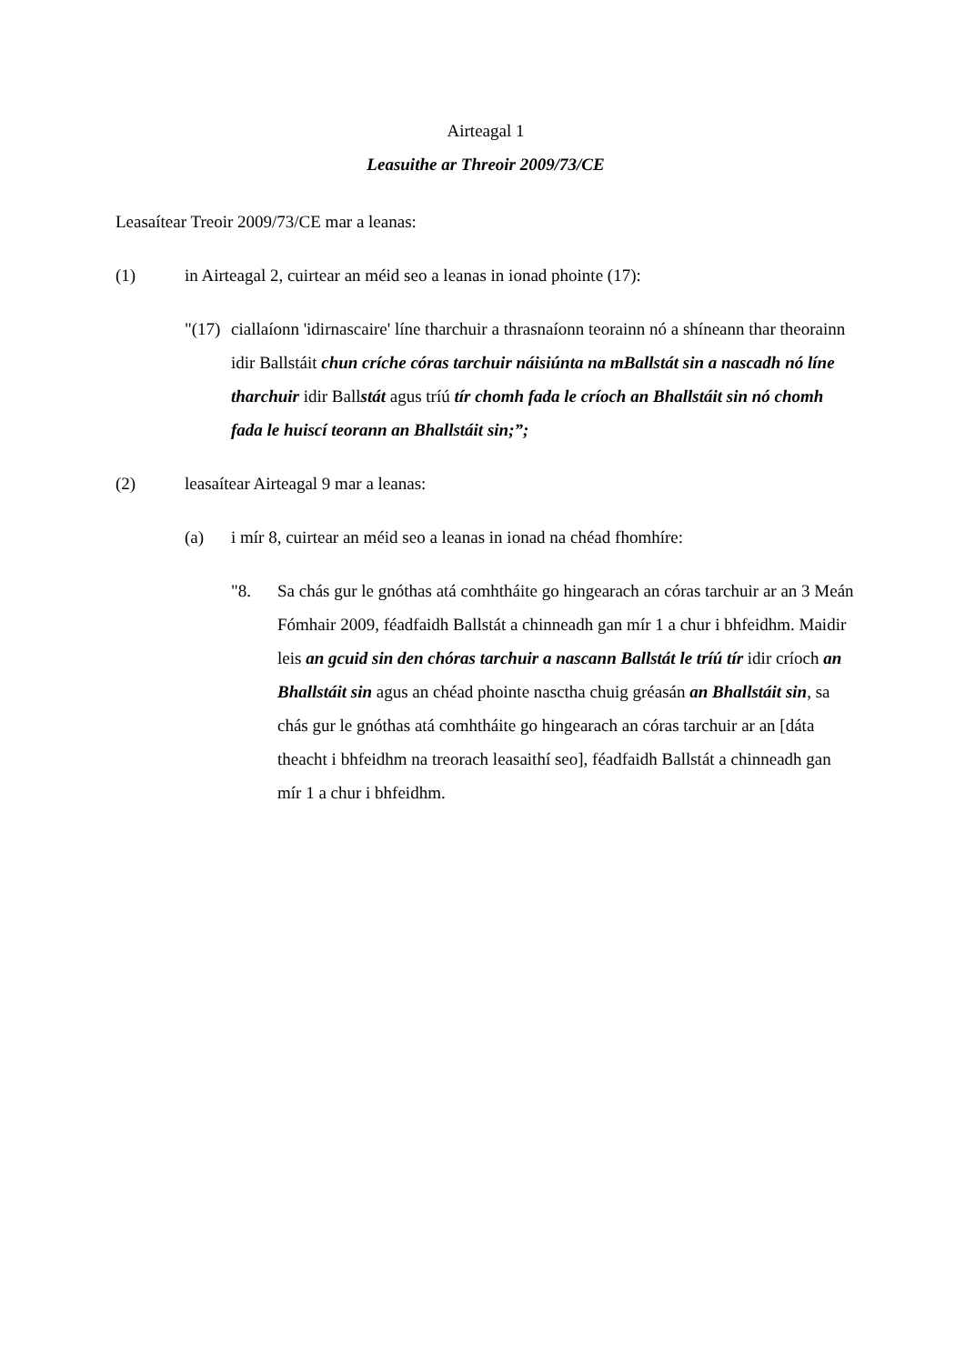Airteagal 1
Leasuithe ar Threoir 2009/73/CE
Leasaítear Treoir 2009/73/CE mar a leanas:
(1) in Airteagal 2, cuirtear an méid seo a leanas in ionad phointe (17):
"(17)
ciallaíonn 'idirnascaire' líne tharchuir a thrasnaíonn teorainn nó a shíneann thar theorainn idir Ballstáit chun críche córas tarchuir náisiúnta na mBallstát sin a nascadh nó líne tharchuir idir Ballstát agus tríú tír chomh fada le críoch an Bhallstáit sin nó chomh fada le huiscí teorann an Bhallstáit sin;”;
(2) leasaítear Airteagal 9 mar a leanas:
(a) i mír 8, cuirtear an méid seo a leanas in ionad na chéad fhomhíre:
"8. Sa chás gur le gnóthas atá comhtháite go hingearach an córas tarchuir ar an 3 Meán Fómhair 2009, féadfaidh Ballstát a chinneadh gan mír 1 a chur i bhfeidhm. Maidir leis an gcuid sin den chóras tarchuir a nascann Ballstát le tríú tír idir críoch an Bhallstáit sin agus an chéad phointe nasctha chuig gréasán an Bhallstáit sin, sa chás gur le gnóthas atá comhtháite go hingearach an córas tarchuir ar an [dáta theacht i bhfeidhm na treorach leasaithí seo], féadfaidh Ballstát a chinneadh gan mír 1 a chur i bhfeidhm.